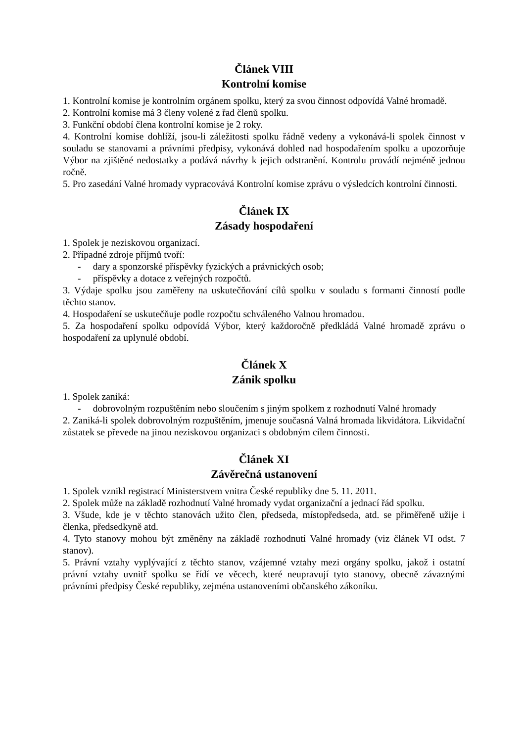Článek VIII
Kontrolní komise
1. Kontrolní komise je kontrolním orgánem spolku, který za svou činnost odpovídá Valné hromadě.
2. Kontrolní komise má 3 členy volené z řad členů spolku.
3. Funkční období člena kontrolní komise je 2 roky.
4. Kontrolní komise dohlíží, jsou-li záležitosti spolku řádně vedeny a vykonává-li spolek činnost v souladu se stanovami a právními předpisy, vykonává dohled nad hospodařením spolku a upozorňuje Výbor na zjištěné nedostatky a podává návrhy k jejich odstranění. Kontrolu provádí nejméně jednou ročně.
5. Pro zasedání Valné hromady vypracovává Kontrolní komise zprávu o výsledcích kontrolní činnosti.
Článek IX
Zásady hospodaření
1. Spolek je neziskovou organizací.
2. Případné zdroje příjmů tvoří:
- dary a sponzorské příspěvky fyzických a právnických osob;
- příspěvky a dotace z veřejných rozpočtů.
3. Výdaje spolku jsou zaměřeny na uskutečňování cílů spolku v souladu s formami činností podle těchto stanov.
4. Hospodaření se uskutečňuje podle rozpočtu schváleného Valnou hromadou.
5. Za hospodaření spolku odpovídá Výbor, který každoročně předkládá Valné hromadě zprávu o hospodaření za uplynulé období.
Článek X
Zánik spolku
1. Spolek zaniká:
- dobrovolným rozpuštěním nebo sloučením s jiným spolkem z rozhodnutí Valné hromady
2. Zaniká-li spolek dobrovolným rozpuštěním, jmenuje současná Valná hromada likvidátora. Likvidační zůstatek se převede na jinou neziskovou organizaci s obdobným cílem činnosti.
Článek XI
Závěrečná ustanovení
1. Spolek vznikl registrací Ministerstvem vnitra České republiky dne 5. 11. 2011.
2. Spolek může na základě rozhodnutí Valné hromady vydat organizační a jednací řád spolku.
3. Všude, kde je v těchto stanovách užito člen, předseda, místopředseda, atd. se přiměřeně užije i členka, předsedkyně atd.
4. Tyto stanovy mohou být změněny na základě rozhodnutí Valné hromady (viz článek VI odst. 7 stanov).
5. Právní vztahy vyplývající z těchto stanov, vzájemné vztahy mezi orgány spolku, jakož i ostatní právní vztahy uvnitř spolku se řídí ve věcech, které neupravují tyto stanovy, obecně závaznými právními předpisy České republiky, zejména ustanoveními občanského zákoníku.